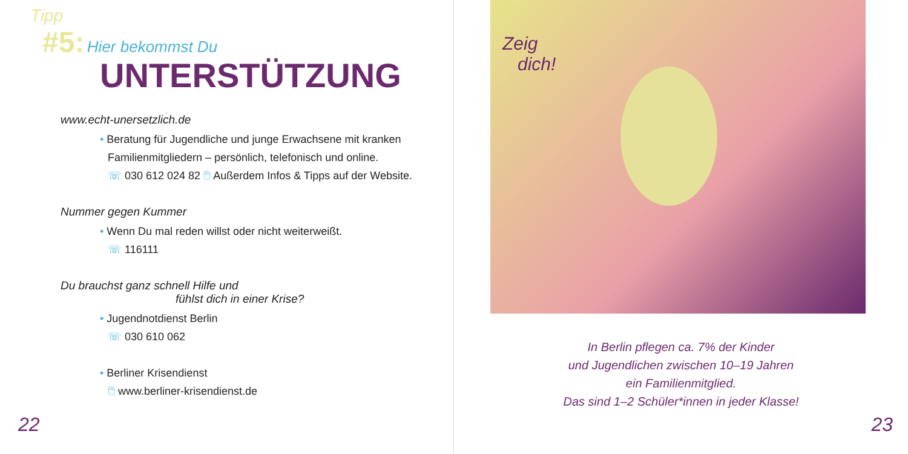Tipp
#5: Hier bekommst Du
UNTERSTÜTZUNG
www.echt-unersetzlich.de
• Beratung für Jugendliche und junge Erwachsene mit kranken
Familienmitgliedern – persönlich, telefonisch und online.
☏ 030 612 024 82 🖱 Außerdem Infos & Tipps auf der Website.
Nummer gegen Kummer
• Wenn Du mal reden willst oder nicht weiterweißt.
☏ 116111
Du brauchst ganz schnell Hilfe und
fühlst dich in einer Krise?
• Jugendnotdienst Berlin
☏ 030 610 062
• Berliner Krisendienst
🖱 www.berliner-krisendienst.de
22
Zeig
dich!
In Berlin pflegen ca. 7% der Kinder
und Jugendlichen zwischen 10–19 Jahren
ein Familienmitglied.
Das sind 1–2 Schüler*innen in jeder Klasse!
23